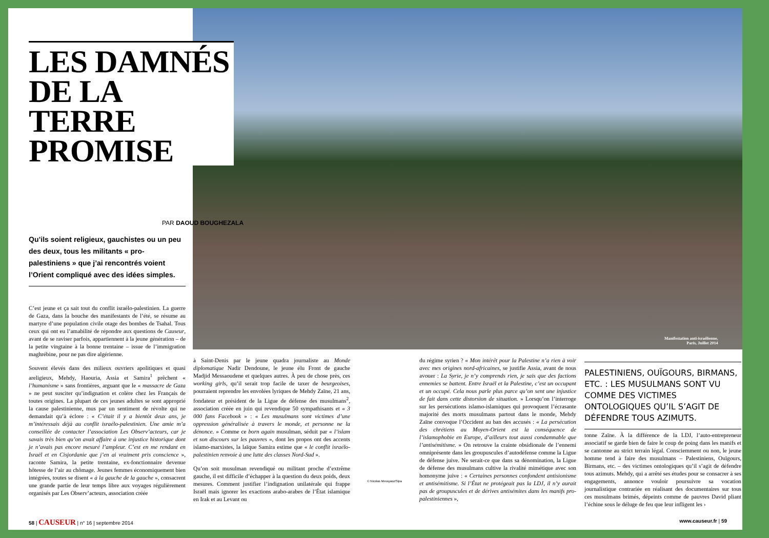LES DAMNÉS DE LA TERRE PROMISE
PAR DAOUD BOUGHEZALA
Manifestation anti-israélienne,
Paris, Juillet 2014
Qu’ils soient religieux, gauchistes ou un peu des deux, tous les militants « pro-palestiniens » que j’ai rencontrés voient l’Orient compliqué avec des idées simples.
C’est jeune et ça sait tout du conflit israélo-palestinien. La guerre de Gaza, dans la bouche des manifestants de l’été, se résume au martyre d’une population civile otage des bombes de Tsahal. Tous ceux qui ont eu l’amabilité de répondre aux questions de Causeur, avant de se raviser parfois, appartiennent à la jeune génération – de la petite vingtaine à la bonne trentaine – issue de l’immigration maghrébine, pour ne pas dire algérienne.
Souvent élevés dans des milieux ouvriers apolitiques et quasi areligieux, Mehdy, Haouria, Assia et Samira<sup>1</sup> prêchent « l’humanisme » sans frontières, arguant que le « massacre de Gaza » ne peut susciter qu’indignation et colère chez les Français de toutes origines. La plupart de ces jeunes adultes se sont approprié la cause palestinienne, mus par un sentiment de révolte qui ne demandait qu’à éclore : « C’était il y a bientôt deux ans, je m’intéressais déjà au conflit israélo-palestinien. Une amie m’a conseillée de contacter l’association Les Observ’acteurs, car je savais très bien qu’on avait affaire à une injustice historique dont je n’avais pas encore mesuré l’ampleur. C’est en me rendant en Israël et en Cisjordanie que j’en ai vraiment pris conscience », raconte Samira, la petite trentaine, ex-fonctionnaire devenue hôtesse de l’air au chômage. Jeunes femmes économiquement bien intégrées, toutes se disent « à la gauche de la gauche », consacrent une grande partie de leur temps libre aux voyages régulièrement organisés par Les Observ’acteurs, association créée
à Saint-Denis par le jeune quadra journaliste au Monde diplomatique Nadir Dendoune, le jeune élu Front de gauche Madjid Messaoudene et quelques autres. À peu de chose près, ces working girls, qu’il serait trop facile de taxer de beurgeoises, pourraient reprendre les envolées lyriques de Mehdy Zaïne, 21 ans, fondateur et président de la Ligue de défense des musulmans<sup>2</sup>, association créée en juin qui revendique 50 sympathisants et « 3 000 fans Facebook » : « Les musulmans sont victimes d’une oppression généralisée à travers le monde, et personne ne la dénonce. » Comme ce born again musulman, séduit par « l’islam et son discours sur les pauvres », dont les propos ont des accents islamo-marxistes, la laïque Samira estime que « le conflit israélo-palestinien renvoie à une lutte des classes Nord-Sud ».
Qu’on soit musulman revendiqué ou militant proche d’extrême gauche, il est difficile d’échapper à la question du deux poids, deux mesures. Comment justifier l’indignation unilatérale qui frappe Israël mais ignorer les exactions arabo-arabes de l’État islamique en Irak et au Levant ou
du régime syrien ? « Mon intérêt pour la Palestine n’a rien à voir avec mes origines nord-africaines, se justifie Assia, avant de nous avouer : La Syrie, je n’y comprends rien, je sais que des factions ennemies se battent. Entre Israël et la Palestine, c’est un occupant et un occupé. Cela nous parle plus parce qu’on sent une injustice de fait dans cette distorsion de situation. » Lorsqu’on l’interroge sur les persécutions islamo-islamiques qui provoquent l’écrasante majorité des morts musulmans partout dans le monde, Mehdy Zaïne convoque l’Occident au ban des accusés : « La persécution des chrétiens au Moyen-Orient est la conséquence de l’islamophobie en Europe, d’ailleurs tout aussi condamnable que l’antisémitisme. » On retrouve la crainte obsidionale de l’ennemi omniprésente dans les groupuscules d’autodéfense comme la Ligue de défense juive. Ne serait-ce que dans sa dénomination, la Ligue de défense des musulmans cultive la rivalité mimétique avec son homonyme juive : « Certaines personnes confondent antisionisme et antisémitisme. Si l’État ne protégeait pas la LDJ, il n’y aurait pas de groupuscules et de dérives antisémites dans les manifs pro-palestiniennes »,
PALESTINIENS, OUÏGOURS, BIRMANS, ETC. : LES MUSULMANS SONT VU COMME DES VICTIMES ONTOLOGIQUES QU’IL S’AGIT DE DÉFENDRE TOUS AZIMUTS.
tonne Zaïne. À la différence de la LDJ, l’auto-entrepreneur associatif se garde bien de faire le coup de poing dans les manifs et se cantonne au strict terrain légal. Consciemment ou non, le jeune homme tend à faire des musulmans – Palestiniens, Ouïgours, Birmans, etc. – des victimes ontologiques qu’il s’agit de défendre tous azimuts. Mehdy, qui a arrêté ses études pour se consacrer à ses engagements, annonce vouloir poursuivre sa vocation journalistique contrariée en réalisant des documentaires sur tous ces musulmans brimés, dépeints comme de pauvres David pliant l’échine sous le déluge de feu que leur infligent les ›
58 | CAUSEUR | n° 16 | septembre 2014
www.causeur.fr | 59
© Nicolas Messyasz/Sipa